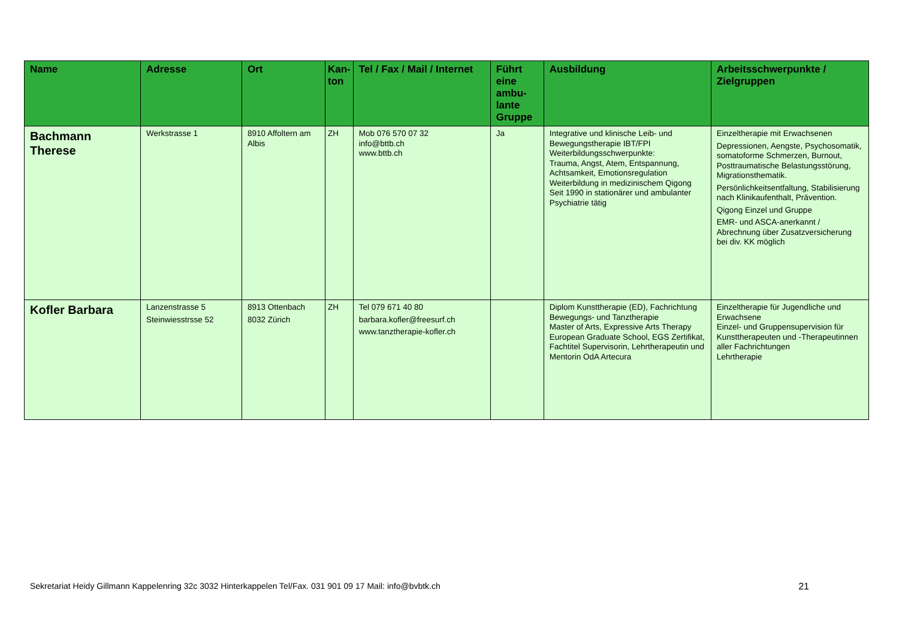| Name | Adresse | Ort | Kan-ton | Tel / Fax / Mail / Internet | Führt eine ambu-lante Gruppe | Ausbildung | Arbeitsschwerpunkte / Zielgruppen |
| --- | --- | --- | --- | --- | --- | --- | --- |
| Bachmann Therese | Werkstrasse 1 | 8910 Affoltern am Albis | ZH | Mob 076 570 07 32 info@bttb.ch www.bttb.ch | Ja | Integrative und klinische Leib- und Bewegungstherapie IBT/FPI Weiterbildungsschwerpunkte: Trauma, Angst, Atem, Entspannung, Achtsamkeit, Emotionsregulation Weiterbildung in medizinischem Qigong Seit 1990 in stationärer und ambulanter Psychiatrie tätig | Einzeltherapie mit Erwachsenen Depressionen, Aengste, Psychosomatik, somatoforme Schmerzen, Burnout, Posttraumatische Belastungsstörung, Migrationsthematik. Persönlichkeitsentfaltung, Stabilisierung nach Klinikaufenthalt, Prävention. Qigong Einzel und Gruppe EMR- und ASCA-anerkannt / Abrechnung über Zusatzversicherung bei div. KK möglich |
| Kofler Barbara | Lanzenstrasse 5 Steinwiesstrsse 52 | 8913 Ottenbach 8032 Zürich | ZH | Tel 079 671 40 80 barbara.kofler@freesurf.ch www.tanztherapie-kofler.ch | | Diplom Kunsttherapie (ED), Fachrichtung Bewegungs- und Tanztherapie Master of Arts, Expressive Arts Therapy European Graduate School, EGS Zertifikat, Fachtitel Supervisorin, Lehrtherapeutin und Mentorin OdA Artecura | Einzeltherapie für Jugendliche und Erwachsene Einzel- und Gruppensupervision für Kunsttherapeuten und -Therapeutinnen aller Fachrichtungen Lehrtherapie |
Sekretariat Heidy Gillmann Kappelenring 32c 3032 Hinterkappelen Tel/Fax. 031 901 09 17 Mail: info@bvbtk.ch 21